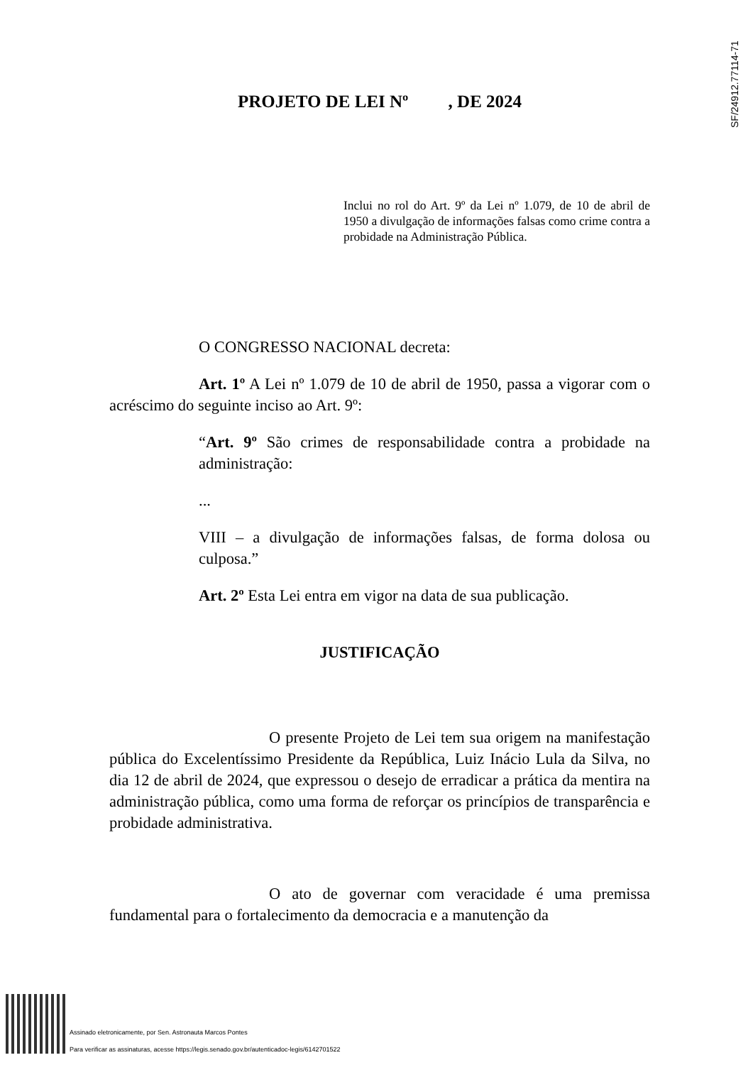SF/24912.77114-71
PROJETO DE LEI Nº , DE 2024
Inclui no rol do Art. 9º da Lei nº 1.079, de 10 de abril de 1950 a divulgação de informações falsas como crime contra a probidade na Administração Pública.
O CONGRESSO NACIONAL decreta:
Art. 1º A Lei nº 1.079 de 10 de abril de 1950, passa a vigorar com o acréscimo do seguinte inciso ao Art. 9º:
“Art. 9º São crimes de responsabilidade contra a probidade na administração:
...
VIII – a divulgação de informações falsas, de forma dolosa ou culposa.”
Art. 2º Esta Lei entra em vigor na data de sua publicação.
JUSTIFICAÇÃO
O presente Projeto de Lei tem sua origem na manifestação pública do Excelentíssimo Presidente da República, Luiz Inácio Lula da Silva, no dia 12 de abril de 2024, que expressou o desejo de erradicar a prática da mentira na administração pública, como uma forma de reforçar os princípios de transparência e probidade administrativa.
O ato de governar com veracidade é uma premissa fundamental para o fortalecimento da democracia e a manutenção da
Assinado eletronicamente, por Sen. Astronauta Marcos Pontes
Para verificar as assinaturas, acesse https://legis.senado.gov.br/autenticadoc-legis/6142701522